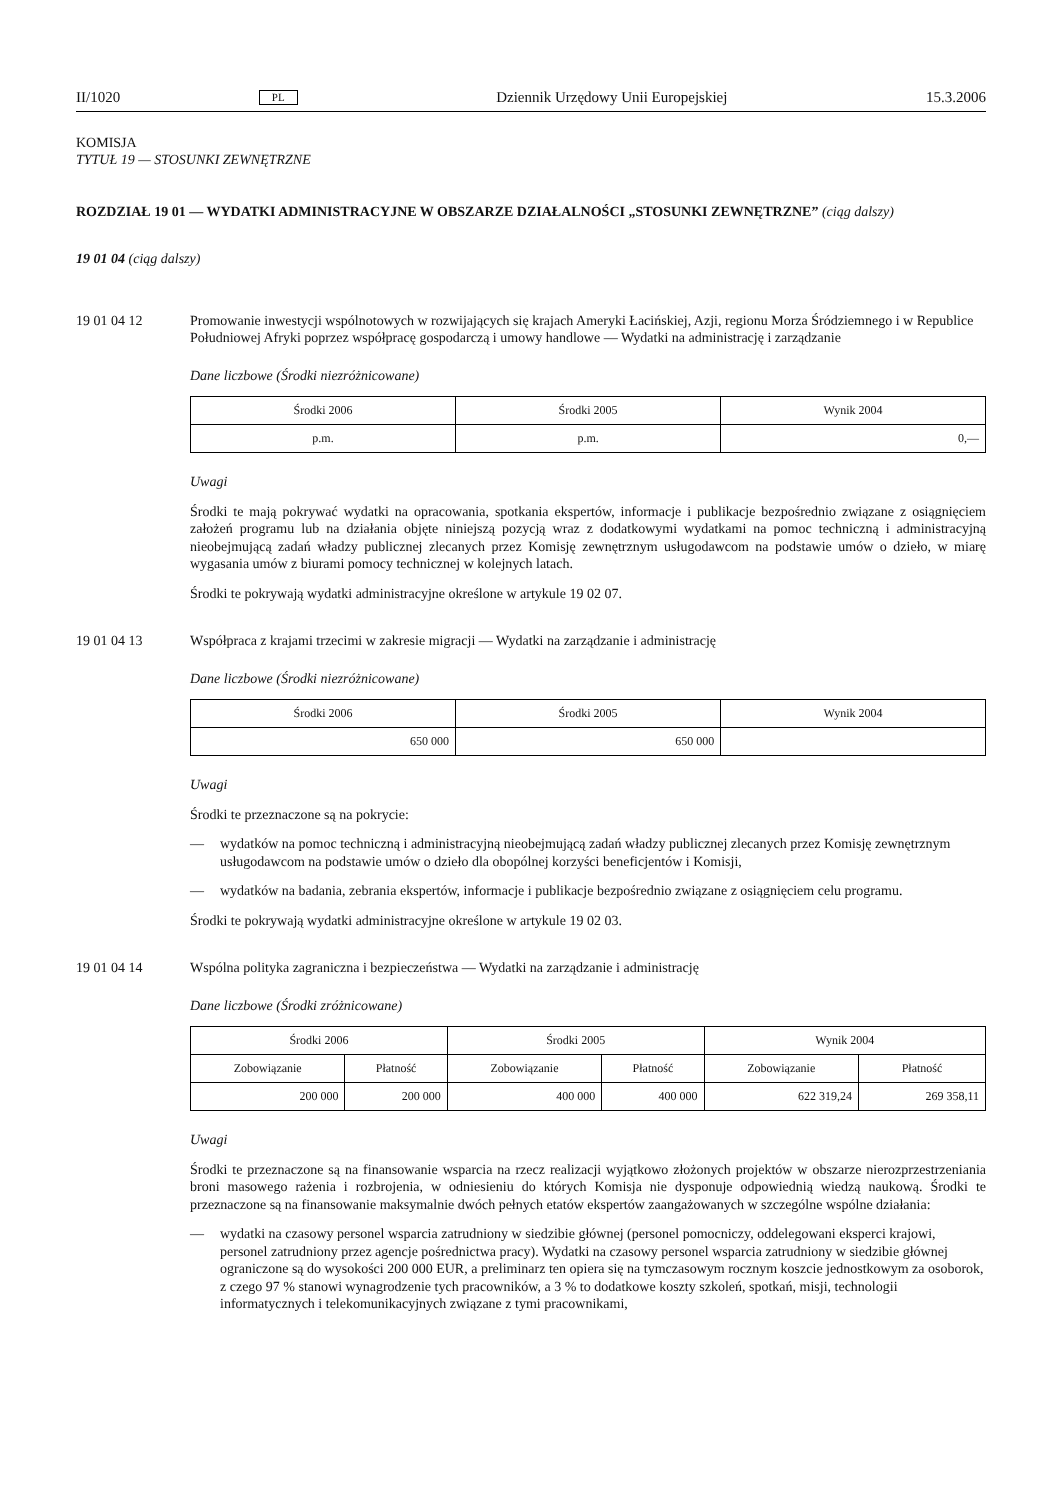II/1020 PL Dziennik Urzędowy Unii Europejskiej 15.3.2006
KOMISJA
TYTUŁ 19 — STOSUNKI ZEWNĘTRZNE
ROZDZIAŁ 19 01 — WYDATKI ADMINISTRACYJNE W OBSZARZE DZIAŁALNOŚCI „STOSUNKI ZEWNĘTRZNE” (ciąg dalszy)
19 01 04 (ciąg dalszy)
19 01 04 12 Promowanie inwestycji wspólnotowych w rozwijających się krajach Ameryki Łacińskiej, Azji, regionu Morza Śródziemnego i w Republice Południowej Afryki poprzez współpracę gospodarczą i umowy handlowe — Wydatki na administrację i zarządzanie
Dane liczbowe (Środki niezróżnicowane)
| Środki 2006 | Środki 2005 | Wynik 2004 |
| --- | --- | --- |
| p.m. | p.m. | 0,— |
Uwagi
Środki te mają pokrywać wydatki na opracowania, spotkania ekspertów, informacje i publikacje bezpośrednio związane z osiągnięciem założeń programu lub na działania objęte niniejszą pozycją wraz z dodatkowymi wydatkami na pomoc techniczną i administracyjną nieobejmującą zadań władzy publicznej zlecanych przez Komisję zewnętrznym usługodawcom na podstawie umów o dzieło, w miarę wygasania umów z biurami pomocy technicznej w kolejnych latach.
Środki te pokrywają wydatki administracyjne określone w artykule 19 02 07.
19 01 04 13 Współpraca z krajami trzecimi w zakresie migracji — Wydatki na zarządzanie i administrację
Dane liczbowe (Środki niezróżnicowane)
| Środki 2006 | Środki 2005 | Wynik 2004 |
| --- | --- | --- |
| 650 000 | 650 000 | |
Uwagi
Środki te przeznaczone są na pokrycie:
— wydatków na pomoc techniczną i administracyjną nieobejmującą zadań władzy publicznej zlecanych przez Komisję zewnętrznym usługodawcom na podstawie umów o dzieło dla obopólnej korzyści beneficjentów i Komisji,
— wydatków na badania, zebrania ekspertów, informacje i publikacje bezpośrednio związane z osiągnięciem celu programu.
Środki te pokrywają wydatki administracyjne określone w artykule 19 02 03.
19 01 04 14 Wspólna polityka zagraniczna i bezpieczeństwa — Wydatki na zarządzanie i administrację
Dane liczbowe (Środki zróżnicowane)
| Środki 2006 | | Środki 2005 | | Wynik 2004 | |
| --- | --- | --- | --- | --- | --- |
| Zobowiązanie | Płatność | Zobowiązanie | Płatność | Zobowiązanie | Płatność |
| 200 000 | 200 000 | 400 000 | 400 000 | 622 319,24 | 269 358,11 |
Uwagi
Środki te przeznaczone są na finansowanie wsparcia na rzecz realizacji wyjątkowo złożonych projektów w obszarze nierozprzestrzeniania broni masowego rażenia i rozbrojenia, w odniesieniu do których Komisja nie dysponuje odpowiednią wiedzą naukową. Środki te przeznaczone są na finansowanie maksymalnie dwóch pełnych etatów ekspertów zaangażowanych w szczególne wspólne działania:
— wydatki na czasowy personel wsparcia zatrudniony w siedzibie głównej (personel pomocniczy, oddelegowani eksperci krajowi, personel zatrudniony przez agencje pośrednictwa pracy). Wydatki na czasowy personel wsparcia zatrudniony w siedzibie głównej ograniczone są do wysokości 200 000 EUR, a preliminarz ten opiera się na tymczasowym rocznym koszcie jednostkowym za osoborok, z czego 97 % stanowi wynagrodzenie tych pracowników, a 3 % to dodatkowe koszty szkoleń, spotkań, misji, technologii informatycznych i telekomunikacyjnych związane z tymi pracownikami,